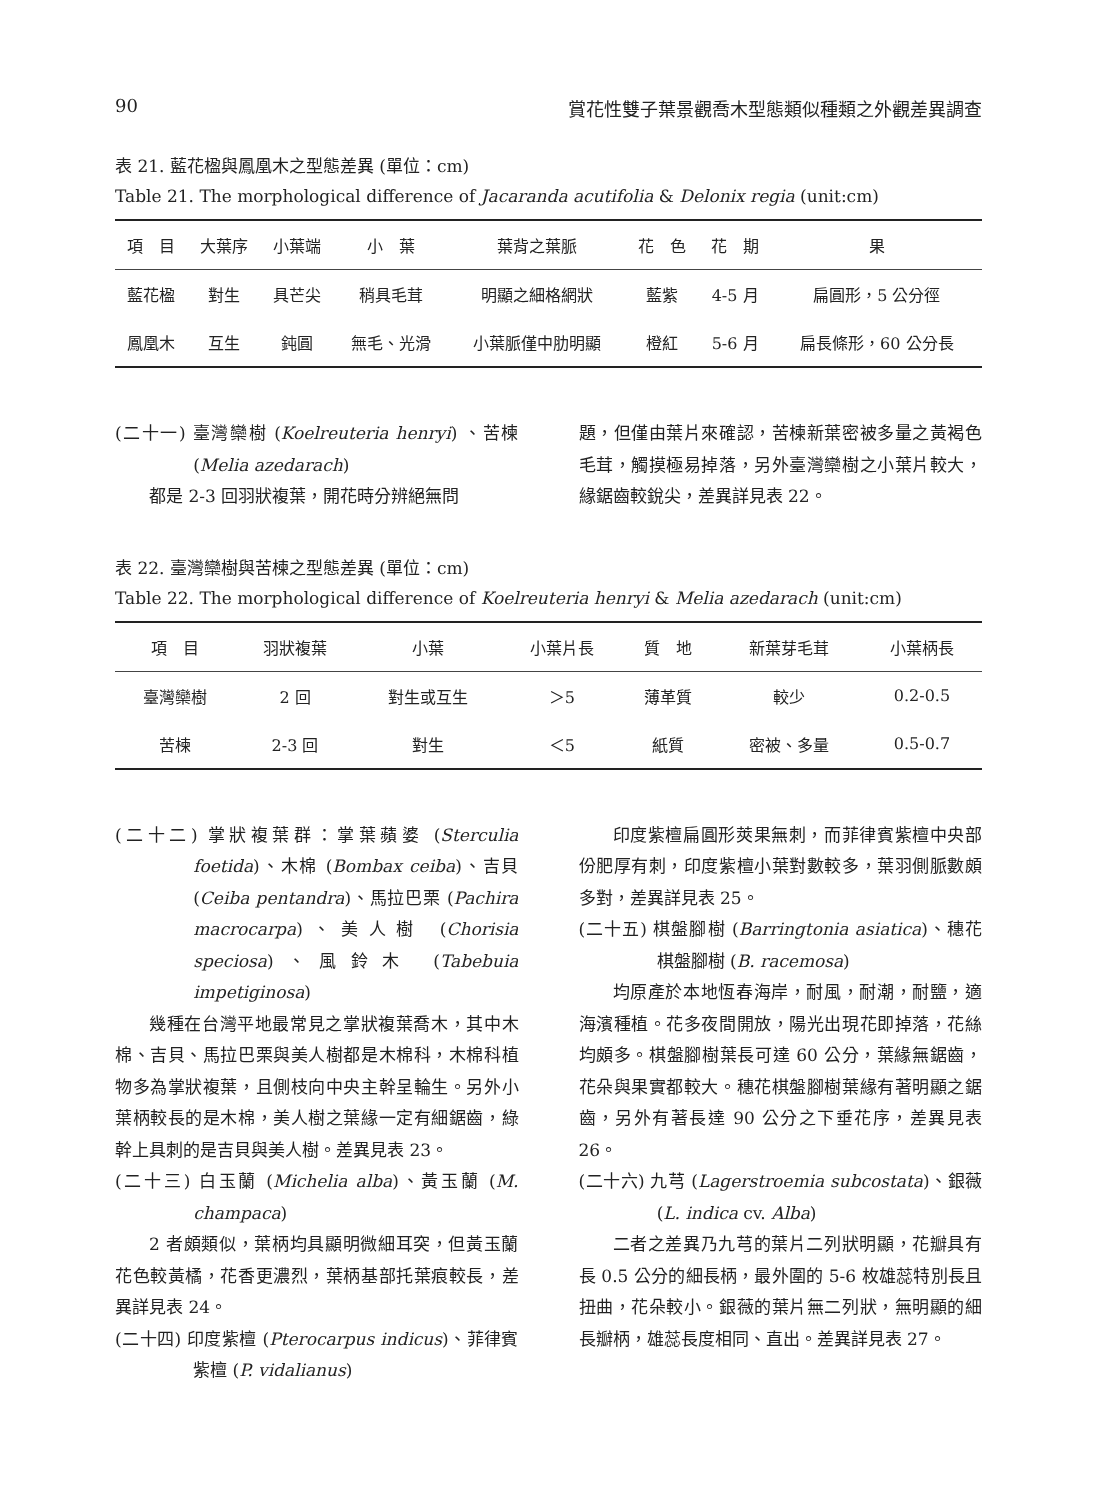90 賞花性雙子葉景觀喬木型態類似種類之外觀差異調查
表 21. 藍花楹與鳳凰木之型態差異 (單位：cm)
Table 21. The morphological difference of Jacaranda acutifolia & Delonix regia (unit:cm)
| 項 目 | 大葉序 | 小葉端 | 小 葉 | 葉背之葉脈 | 花 色 | 花 期 | 果 |
| --- | --- | --- | --- | --- | --- | --- | --- |
| 藍花楹 | 對生 | 具芒尖 | 稍具毛茸 | 明顯之細格網狀 | 藍紫 | 4-5 月 | 扁圓形，5 公分徑 |
| 鳳凰木 | 互生 | 鈍圓 | 無毛、光滑 | 小葉脈僅中肋明顯 | 橙紅 | 5-6 月 | 扁長條形，60 公分長 |
(二十一) 臺灣欒樹 (Koelreuteria henryi) 、苦楝 (Melia azedarach)
都是 2-3 回羽狀複葉，開花時分辨絕無問
題，但僅由葉片來確認，苦楝新葉密被多量之黃褐色毛茸，觸摸極易掉落，另外臺灣欒樹之小葉片較大，緣鋸齒較銳尖，差異詳見表 22。
表 22. 臺灣欒樹與苦楝之型態差異 (單位：cm)
Table 22. The morphological difference of Koelreuteria henryi & Melia azedarach (unit:cm)
| 項 目 | 羽狀複葉 | 小葉 | 小葉片長 | 質 地 | 新葉芽毛茸 | 小葉柄長 |
| --- | --- | --- | --- | --- | --- | --- |
| 臺灣欒樹 | 2 回 | 對生或互生 | ＞5 | 薄革質 | 較少 | 0.2-0.5 |
| 苦楝 | 2-3 回 | 對生 | ＜5 | 紙質 | 密被、多量 | 0.5-0.7 |
(二十二) 掌狀複葉群：掌葉蘋婆 (Sterculia foetida)、木棉 (Bombax ceiba)、吉貝(Ceiba pentandra)、馬拉巴栗 (Pachira macrocarpa)、美人樹 (Chorisia speciosa)、風鈴木 (Tabebuia impetiginosa)
幾種在台灣平地最常見之掌狀複葉喬木，其中木棉、吉貝、馬拉巴栗與美人樹都是木棉科，木棉科植物多為掌狀複葉，且側枝向中央主幹呈輪生。另外小葉柄較長的是木棉，美人樹之葉緣一定有細鋸齒，綠幹上具刺的是吉貝與美人樹。差異見表 23。
(二十三) 白玉蘭 (Michelia alba)、黃玉蘭 (M. champaca)
2 者頗類似，葉柄均具顯明微細耳突，但黃玉蘭花色較黃橘，花香更濃烈，葉柄基部托葉痕較長，差異詳見表 24。
(二十四) 印度紫檀 (Pterocarpus indicus)、菲律賓紫檀 (P. vidalianus)
印度紫檀扁圓形莢果無刺，而菲律賓紫檀中央部份肥厚有刺，印度紫檀小葉對數較多，葉羽側脈數頗多對，差異詳見表 25。
(二十五) 棋盤腳樹 (Barringtonia asiatica)、穗花棋盤腳樹 (B. racemosa)
均原產於本地恆春海岸，耐風，耐潮，耐鹽，適海濱種植。花多夜間開放，陽光出現花即掉落，花絲均頗多。棋盤腳樹葉長可達 60 公分，葉緣無鋸齒，花朵與果實都較大。穗花棋盤腳樹葉緣有著明顯之鋸齒，另外有著長達 90 公分之下垂花序，差異見表 26。
(二十六) 九芎 (Lagerstroemia subcostata)、銀薇 (L. indica cv. Alba)
二者之差異乃九芎的葉片二列狀明顯，花瓣具有長 0.5 公分的細長柄，最外圍的 5-6 枚雄蕊特別長且扭曲，花朵較小。銀薇的葉片無二列狀，無明顯的細長瓣柄，雄蕊長度相同、直出。差異詳見表 27。